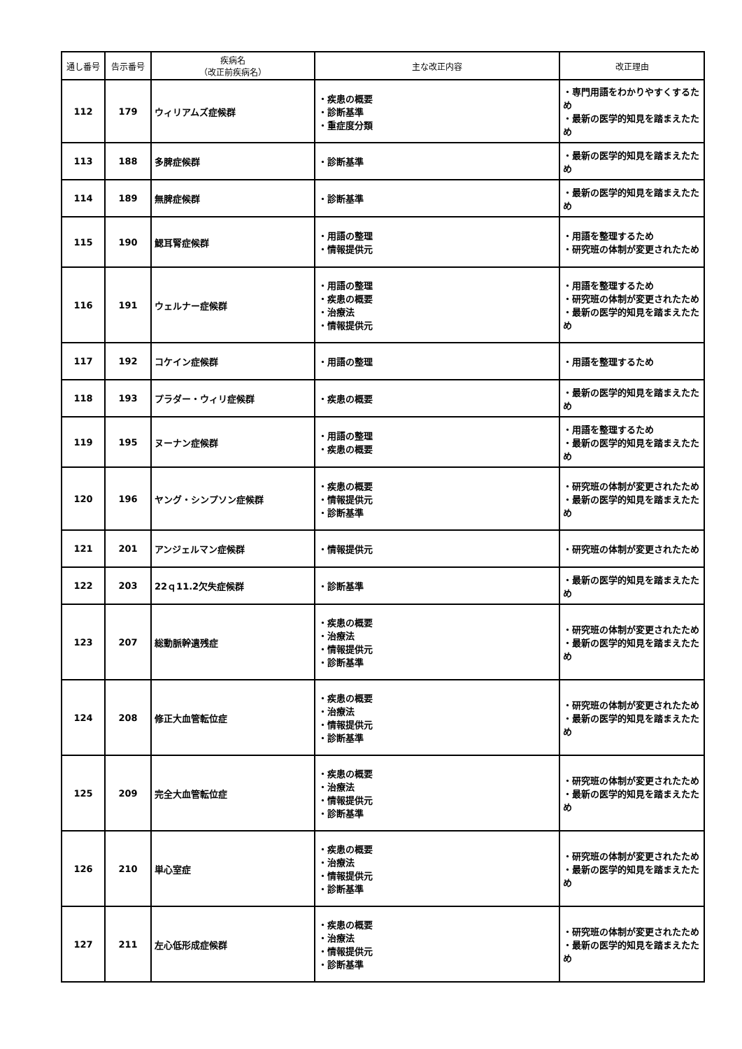| 通し番号 | 告示番号 | 疾病名 （改正前疾病名） | 主な改正内容 | 改正理由 |
| --- | --- | --- | --- | --- |
| 112 | 179 | ウィリアムズ症候群 | ・疾患の概要 ・診断基準 ・重症度分類 | ・専門用語をわかりやすくするため ・最新の医学的知見を踏まえたため |
| 113 | 188 | 多脾症候群 | ・診断基準 | ・最新の医学的知見を踏まえたため |
| 114 | 189 | 無脾症候群 | ・診断基準 | ・最新の医学的知見を踏まえたため |
| 115 | 190 | 鰓耳腎症候群 | ・用語の整理 ・情報提供元 | ・用語を整理するため ・研究班の体制が変更されたため |
| 116 | 191 | ウェルナー症候群 | ・用語の整理 ・疾患の概要 ・治療法 ・情報提供元 | ・用語を整理するため ・研究班の体制が変更されたため ・最新の医学的知見を踏まえたため |
| 117 | 192 | コケイン症候群 | ・用語の整理 | ・用語を整理するため |
| 118 | 193 | プラダー・ウィリ症候群 | ・疾患の概要 | ・最新の医学的知見を踏まえたため |
| 119 | 195 | ヌーナン症候群 | ・用語の整理 ・疾患の概要 | ・用語を整理するため ・最新の医学的知見を踏まえたため |
| 120 | 196 | ヤング・シンプソン症候群 | ・疾患の概要 ・情報提供元 ・診断基準 | ・研究班の体制が変更されたため ・最新の医学的知見を踏まえたため |
| 121 | 201 | アンジェルマン症候群 | ・情報提供元 | ・研究班の体制が変更されたため |
| 122 | 203 | 22ｑ11.2欠失症候群 | ・診断基準 | ・最新の医学的知見を踏まえたため |
| 123 | 207 | 総動脈幹遺残症 | ・疾患の概要 ・治療法 ・情報提供元 ・診断基準 | ・研究班の体制が変更されたため ・最新の医学的知見を踏まえたため |
| 124 | 208 | 修正大血管転位症 | ・疾患の概要 ・治療法 ・情報提供元 ・診断基準 | ・研究班の体制が変更されたため ・最新の医学的知見を踏まえたため |
| 125 | 209 | 完全大血管転位症 | ・疾患の概要 ・治療法 ・情報提供元 ・診断基準 | ・研究班の体制が変更されたため ・最新の医学的知見を踏まえたため |
| 126 | 210 | 単心室症 | ・疾患の概要 ・治療法 ・情報提供元 ・診断基準 | ・研究班の体制が変更されたため ・最新の医学的知見を踏まえたため |
| 127 | 211 | 左心低形成症候群 | ・疾患の概要 ・治療法 ・情報提供元 ・診断基準 | ・研究班の体制が変更されたため ・最新の医学的知見を踏まえたため |